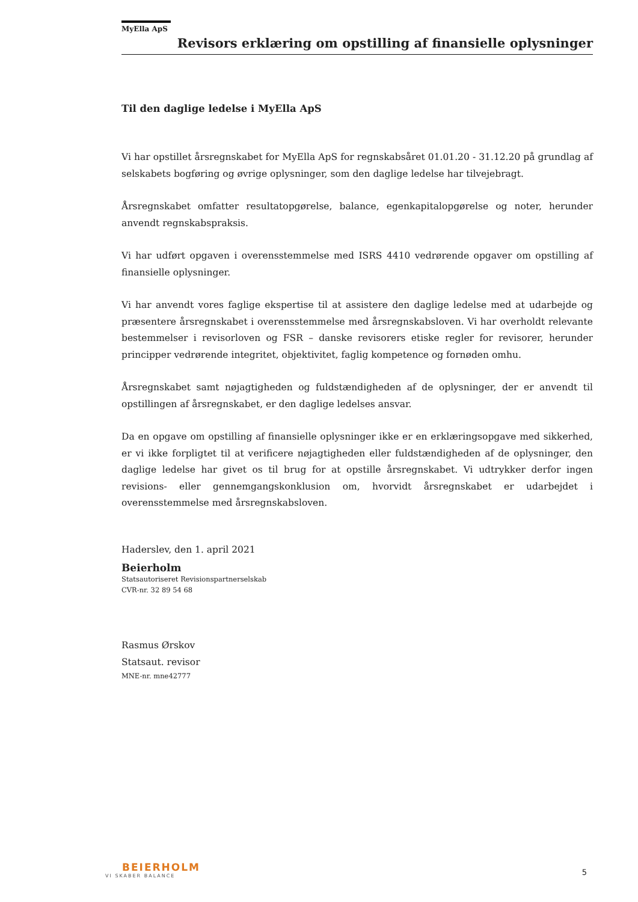MyElla ApS
Revisors erklæring om opstilling af finansielle oplysninger
Til den daglige ledelse i MyElla ApS
Vi har opstillet årsregnskabet for MyElla ApS for regnskabsåret 01.01.20 - 31.12.20 på grundlag af selskabets bogføring og øvrige oplysninger, som den daglige ledelse har tilvejebragt.
Årsregnskabet omfatter resultatopgørelse, balance, egenkapitalopgørelse og noter, herunder anvendt regnskabspraksis.
Vi har udført opgaven i overensstemmelse med ISRS 4410 vedrørende opgaver om opstilling af finansielle oplysninger.
Vi har anvendt vores faglige ekspertise til at assistere den daglige ledelse med at udarbejde og præsentere årsregnskabet i overensstemmelse med årsregnskabsloven. Vi har overholdt relevante bestemmelser i revisorloven og FSR – danske revisorers etiske regler for revisorer, herunder principper vedrørende integritet, objektivitet, faglig kompetence og fornøden omhu.
Årsregnskabet samt nøjagtigheden og fuldstændigheden af de oplysninger, der er anvendt til opstillingen af årsregnskabet, er den daglige ledelses ansvar.
Da en opgave om opstilling af finansielle oplysninger ikke er en erklæringsopgave med sikkerhed, er vi ikke forpligtet til at verificere nøjagtigheden eller fuldstændigheden af de oplysninger, den daglige ledelse har givet os til brug for at opstille årsregnskabet. Vi udtrykker derfor ingen revisions- eller gennemgangskonklusion om, hvorvidt årsregnskabet er udarbejdet i overensstemmelse med årsregnskabsloven.
Haderslev, den 1. april 2021
Beierholm
Statsautoriseret Revisionspartnerselskab
CVR-nr. 32 89 54 68
Rasmus Ørskov
Statsaut. revisor
MNE-nr. mne42777
BEIERHOLM
VI SKABER BALANCE
5